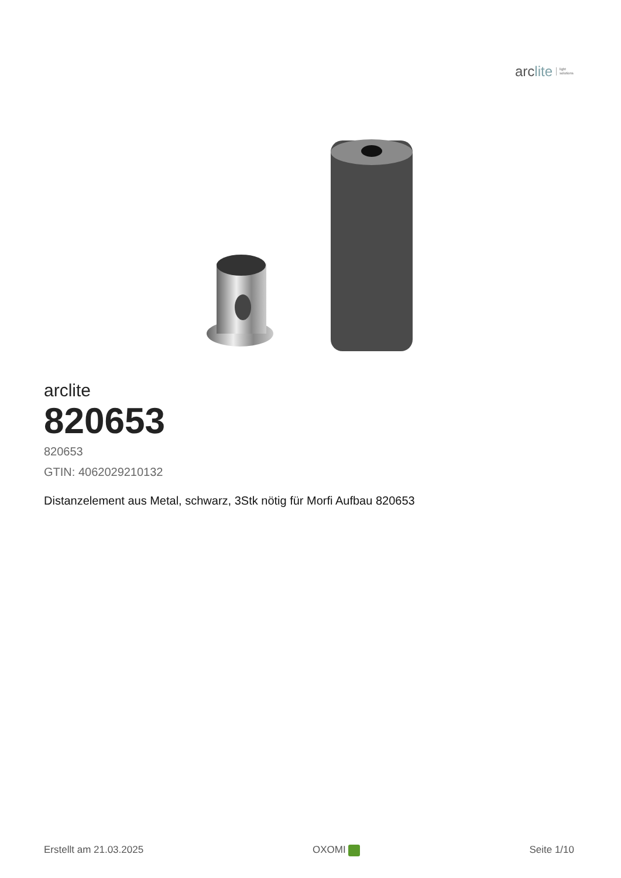arclite
light
solutions
arclite
820653
820653
GTIN: 4062029210132
Distanzelement aus Metal, schwarz, 3Stk nötig für Morfi Aufbau 820653
Erstellt am 21.03.2025 OXOMI Seite 1/10